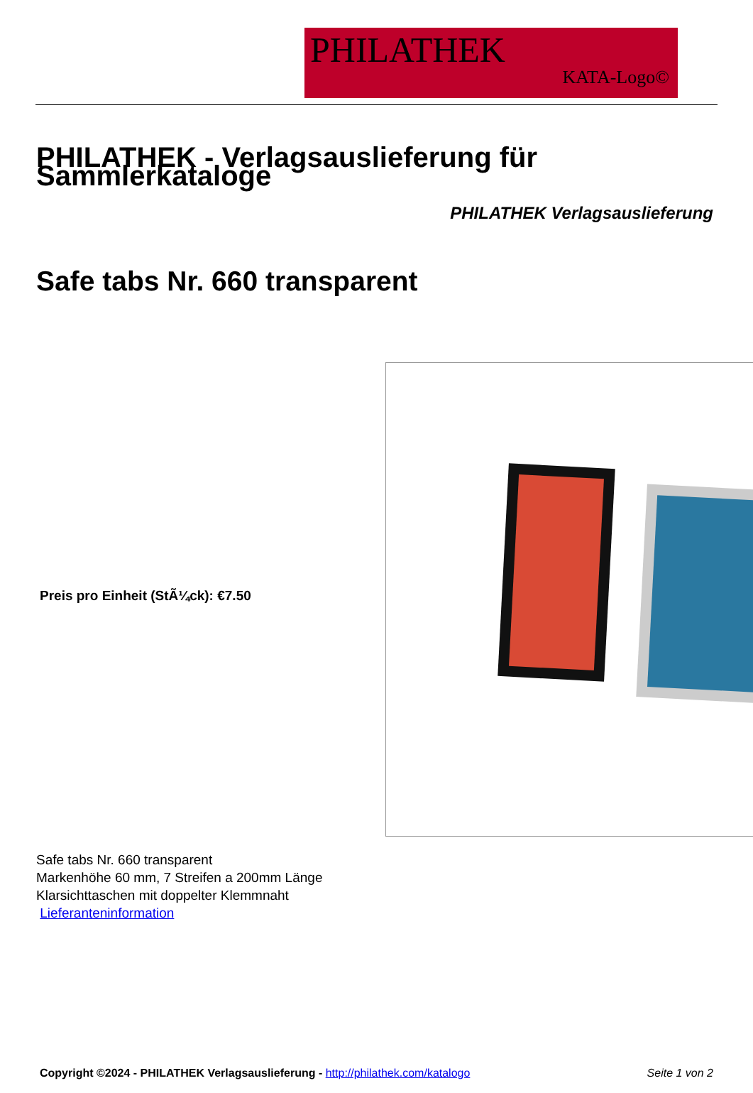PHILATHEK
KATA-Logo©
PHILATHEK - Verlagsauslieferung für Sammlerkataloge
PHILATHEK Verlagsauslieferung
Safe tabs Nr. 660 transparent
Preis pro Einheit (StÃ¼ck): €7.50
Safe tabs Nr. 660 transparent
Markenhöhe 60 mm, 7 Streifen a 200mm Länge
Klarsichttaschen mit doppelter Klemmnaht
Lieferanteninformation
Copyright ©2024 - PHILATHEK Verlagsauslieferung - http://philathek.com/katalogo Seite 1 von 2